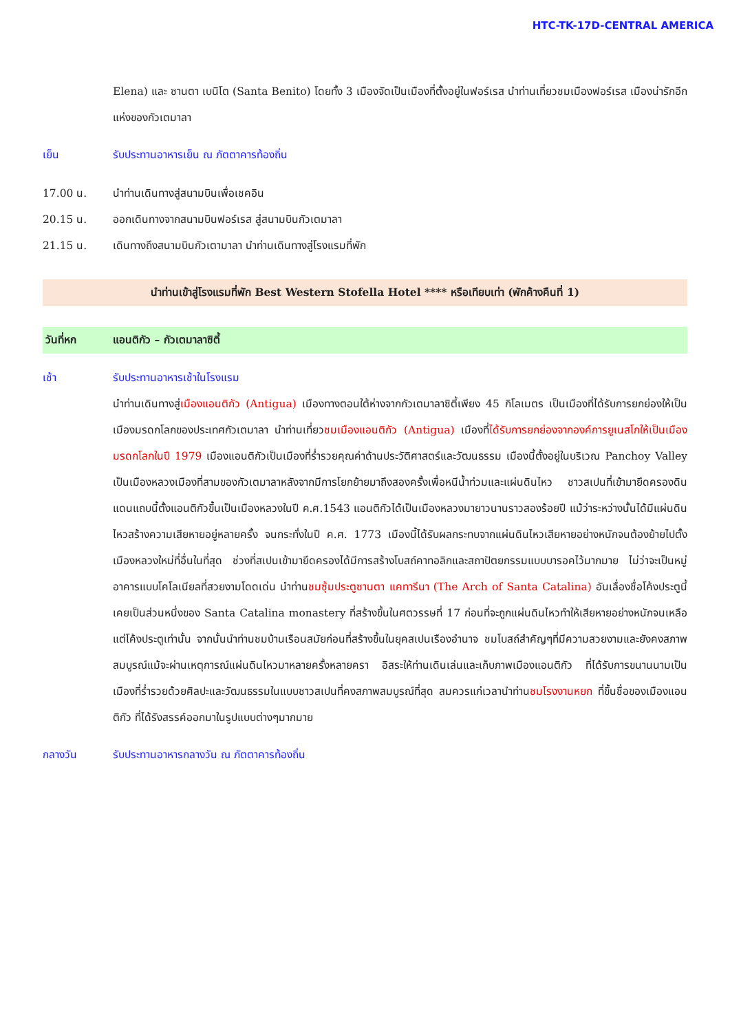HTC-TK-17D-CENTRAL AMERICA
Elena) และ ซานตา เบนิโต (Santa Benito) โดยทั้ง 3 เมืองจัดเป็นเมืองที่ตั้งอยู่ในฟอร์เรส นำท่านเที่ยวชมเมืองฟอร์เรส เมืองน่ารักอีกแห่งของกัวเตมาลา
เย็น รับประทานอาหารเย็น ณ ภัตตาคารท้องถิ่น
17.00 น. นำท่านเดินทางสู่สนามบินเพื่อเชคอิน
20.15 น. ออกเดินทางจากสนามบินฟอร์เรส สู่สนามบินกัวเตมาลา
21.15 น. เดินทางถึงสนามบินกัวเตามาลา นำท่านเดินทางสู่โรงแรมที่พัก
นำท่านเข้าสู่โรงแรมที่พัก Best Western Stofella Hotel **** หรือเทียบเท่า (พักค้างคืนที่ 1)
วันที่หก แอนติกัว – กัวเตมาลาซิตี้
เช้า รับประทานอาหารเช้าในโรงแรม
นำท่านเดินทางสู่เมืองแอนติกัว (Antigua) เมืองทางตอนใต้ห่างจากกัวเตมาลาซิตี้เพียง 45 กิโลเมตร เป็นเมืองที่ได้รับการยกย่องให้เป็นเมืองมรดกโลกของประเทศกัวเตมาลา นำท่านเที่ยวชมเมืองแอนติกัว (Antigua) เมืองที่ได้รับการยกย่องจากองค์การยูเนสโกให้เป็นเมืองมรดกโลกในปี 1979 เมืองแอนติกัวเป็นเมืองที่ร่ำรวยคุณค่าด้านประวัติศาสตร์และวัฒนธรรม เมืองนี้ตั้งอยู่ในบริเวณ Panchoy Valley เป็นเมืองหลวงเมืองที่สามของกัวเตมาลาหลังจากมีการโยกย้ายมาถึงสองครั้งเพื่อหนีน้ำท่วมและแผ่นดินไหว ชาวสเปนที่เข้ามายึดครองดินแดนแถบนี้ตั้งแอนติกัวขึ้นเป็นเมืองหลวงในปี ค.ศ.1543 แอนติกัวได้เป็นเมืองหลวงมายาวนานราวสองร้อยปี แม้ว่าระหว่างนั้นได้มีแผ่นดินไหวสร้างความเสียหายอยู่หลายครั้ง จนกระทั่งในปี ค.ศ. 1773 เมืองนี้ได้รับผลกระทบจากแผ่นดินไหวเสียหายอย่างหนักจนต้องย้ายไปตั้งเมืองหลวงใหม่ที่อื่นในที่สุด ช่วงที่สเปนเข้ามายึดครองได้มีการสร้างโบสถ์คาทอลิกและสถาปัตยกรรมแบบบารอคไว้มากมาย ไม่ว่าจะเป็นหมู่อาคารแบบโคโลเนียลที่สวยงามโดดเด่น นำท่านชมซุ้มประตูซานตา แคทารีนา (The Arch of Santa Catalina) อันเลื่องชื่อโค้งประตูนี้เคยเป็นส่วนหนึ่งของ Santa Catalina monastery ที่สร้างขึ้นในศตวรรษที่ 17 ก่อนที่จะถูกแผ่นดินไหวทำให้เสียหายอย่างหนักจนเหลือแต่โค้งประตูเท่านั้น จากนั้นนำท่านชมบ้านเรือนสมัยก่อนที่สร้างขึ้นในยุคสเปนเรืองอำนาจ ชมโบสถ์สำคัญๆที่มีความสวยงามและยังคงสภาพสมบูรณ์แม้จะผ่านเหตุการณ์แผ่นดินไหวมาหลายครั้งหลายครา อิสระให้ท่านเดินเล่นและเก็บภาพเมืองแอนติกัว ที่ได้รับการขนานนามเป็นเมืองที่ร่ำรวยด้วยศิลปะและวัฒนธรรมในแบบชาวสเปนที่คงสภาพสมบูรณ์ที่สุด สมควรแก่เวลานำท่านชมโรงงานหยก ที่ขึ้นชื่อของเมืองแอนติกัว ที่ได้รังสรรค์ออกมาในรูปแบบต่างๆมากมาย
กลางวัน รับประทานอาหารกลางวัน ณ ภัตตาคารท้องถิ่น